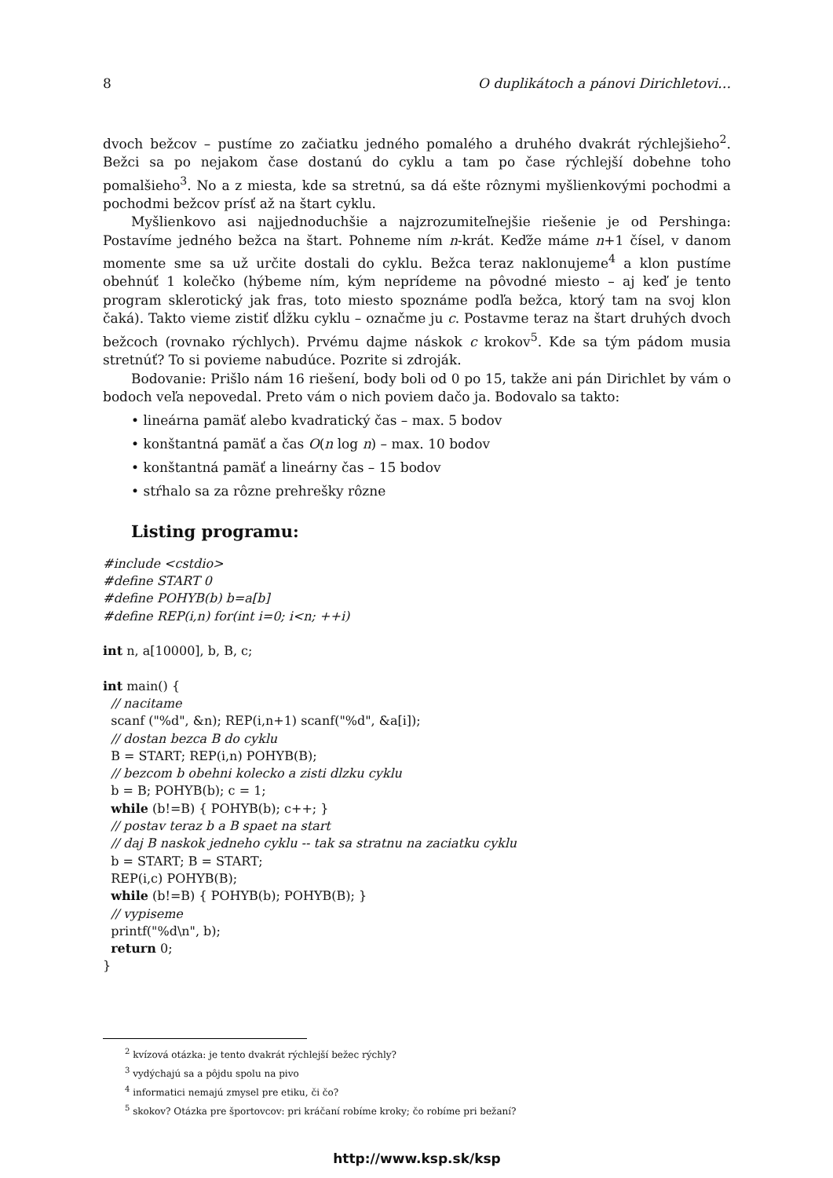8 O duplikátoch a pánovi Dirichletovi…
dvoch bežcov – pustíme zo začiatku jedného pomalého a druhého dvakrát rýchlejšieho<sup>2</sup>. Bežci sa po nejakom čase dostanú do cyklu a tam po čase rýchlejší dobehne toho pomalšieho<sup>3</sup>. No a z miesta, kde sa stretnú, sa dá ešte rôznymi myšlienkovými pochodmi a pochodmi bežcov prísť až na štart cyklu.
Myšlienkovo asi najjednoduchšie a najzrozumiteľnejšie riešenie je od Pershinga: Postavíme jedného bežca na štart. Pohneme ním n-krát. Keďže máme n+1 čísel, v danom momente sme sa už určite dostali do cyklu. Bežca teraz naklonujeme<sup>4</sup> a klon pustíme obehnúť 1 kolečko (hýbeme ním, kým neprídeme na pôvodné miesto – aj keď je tento program sklerotický jak fras, toto miesto spoznáme podľa bežca, ktorý tam na svoj klon čaká). Takto vieme zistiť dĺžku cyklu – označme ju c. Postavme teraz na štart druhých dvoch bežcoch (rovnako rýchlych). Prvému dajme náskok c krokov<sup>5</sup>. Kde sa tým pádom musia stretnúť? To si povieme nabudúce. Pozrite si zdroják.
Bodovanie: Prišlo nám 16 riešení, body boli od 0 po 15, takže ani pán Dirichlet by vám o bodoch veľa nepovedal. Preto vám o nich poviem dačo ja. Bodovalo sa takto:
• lineárna pamäť alebo kvadratický čas – max. 5 bodov
• konštantná pamäť a čas O(n log n) – max. 10 bodov
• konštantná pamäť a lineárny čas – 15 bodov
• stŕhalo sa za rôzne prehrešky rôzne
Listing programu:
#include <cstdio>
#define START 0
#define POHYB(b) b=a[b]
#define REP(i,n) for(int i=0; i<n; ++i)

int n, a[10000], b, B, c;

int main() {
  // nacitame
  scanf ("%d", &n); REP(i,n+1) scanf("%d", &a[i]);
  // dostan bezca B do cyklu
  B = START; REP(i,n) POHYB(B);
  // bezcom b obehni kolecko a zisti dlzku cyklu
  b = B; POHYB(b); c = 1;
  while (b!=B) { POHYB(b); c++; }
  // postav teraz b a B spaet na start
  // daj B naskok jedneho cyklu -- tak sa stratnu na zaciatku cyklu
  b = START; B = START;
  REP(i,c) POHYB(B);
  while (b!=B) { POHYB(b); POHYB(B); }
  // vypiseme
  printf("%d\n", b);
  return 0;
}
<sup>2</sup> kvízová otázka: je tento dvakrát rýchlejší bežec rýchly?
<sup>3</sup> vydýchajú sa a pôjdu spolu na pivo
<sup>4</sup> informatici nemajú zmysel pre etiku, či čo?
<sup>5</sup> skokov? Otázka pre športovcov: pri kráčaní robíme kroky; čo robíme pri bežaní?
http://www.ksp.sk/ksp